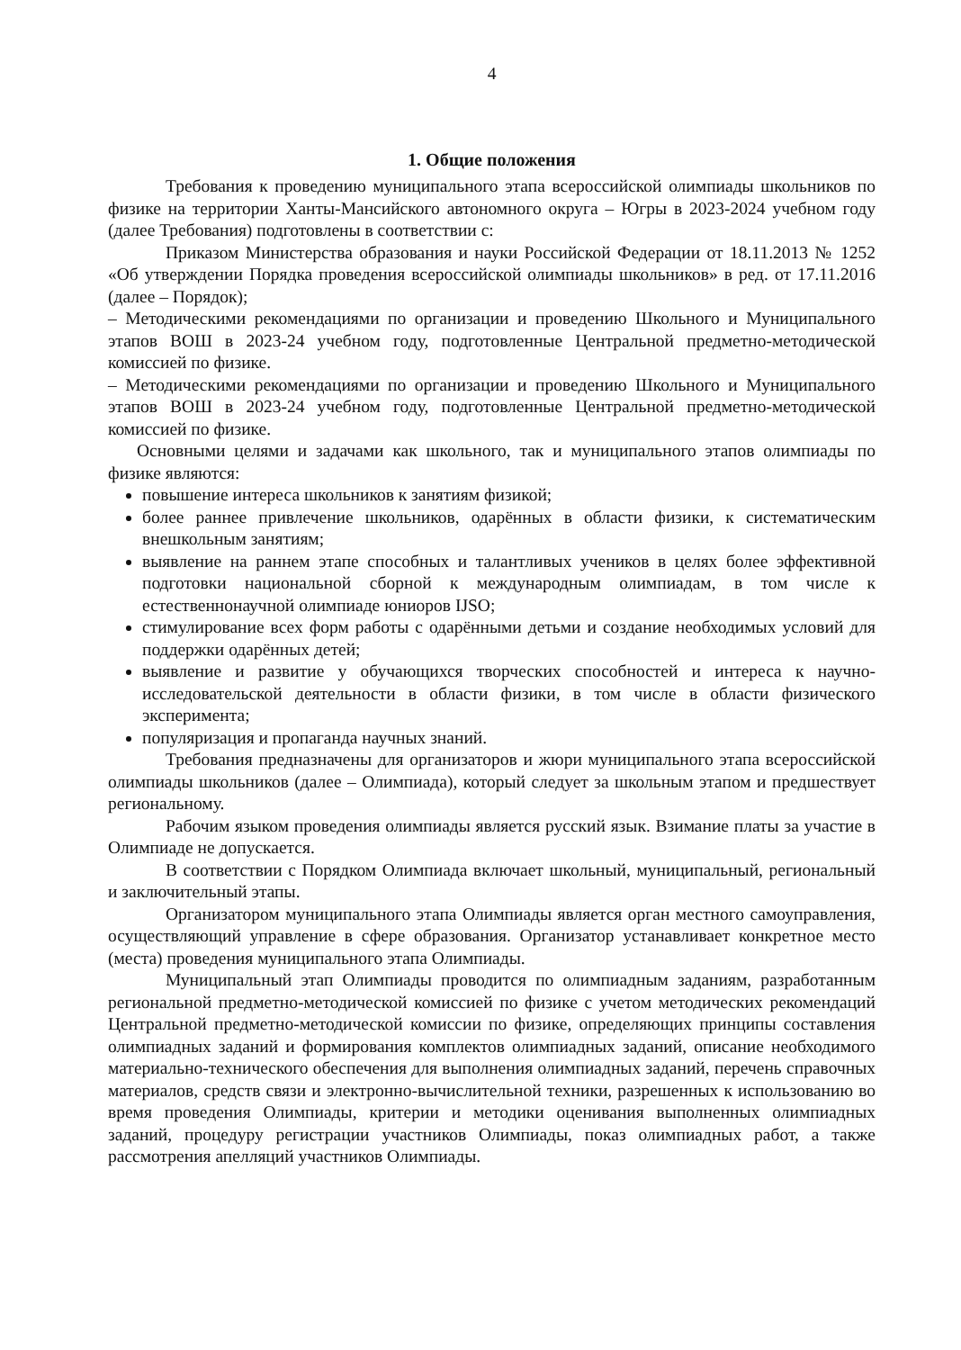4
1. Общие положения
Требования к проведению муниципального этапа всероссийской олимпиады школьников по физике на территории Ханты-Мансийского автономного округа – Югры в 2023-2024 учебном году (далее Требования) подготовлены в соответствии с:
Приказом Министерства образования и науки Российской Федерации от 18.11.2013 № 1252 «Об утверждении Порядка проведения всероссийской олимпиады школьников» в ред. от 17.11.2016 (далее – Порядок);
– Методическими рекомендациями по организации и проведению Школьного и Муниципального этапов ВОШ в 2023-24 учебном году, подготовленные Центральной предметно-методической комиссией по физике.
– Методическими рекомендациями по организации и проведению Школьного и Муниципального этапов ВОШ в 2023-24 учебном году, подготовленные Центральной предметно-методической комиссией по физике.
Основными целями и задачами как школьного, так и муниципального этапов олимпиады по физике являются:
повышение интереса школьников к занятиям физикой;
более раннее привлечение школьников, одарённых в области физики, к систематическим внешкольным занятиям;
выявление на раннем этапе способных и талантливых учеников в целях более эффективной подготовки национальной сборной к международным олимпиадам, в том числе к естественнонаучной олимпиаде юниоров IJSO;
стимулирование всех форм работы с одарёнными детьми и создание необходимых условий для поддержки одарённых детей;
выявление и развитие у обучающихся творческих способностей и интереса к научно-исследовательской деятельности в области физики, в том числе в области физического эксперимента;
популяризация и пропаганда научных знаний.
Требования предназначены для организаторов и жюри муниципального этапа всероссийской олимпиады школьников (далее – Олимпиада), который следует за школьным этапом и предшествует региональному.
Рабочим языком проведения олимпиады является русский язык. Взимание платы за участие в Олимпиаде не допускается.
В соответствии с Порядком Олимпиада включает школьный, муниципальный, региональный и заключительный этапы.
Организатором муниципального этапа Олимпиады является орган местного самоуправления, осуществляющий управление в сфере образования. Организатор устанавливает конкретное место (места) проведения муниципального этапа Олимпиады.
Муниципальный этап Олимпиады проводится по олимпиадным заданиям, разработанным региональной предметно-методической комиссией по физике с учетом методических рекомендаций Центральной предметно-методической комиссии по физике, определяющих принципы составления олимпиадных заданий и формирования комплектов олимпиадных заданий, описание необходимого материально-технического обеспечения для выполнения олимпиадных заданий, перечень справочных материалов, средств связи и электронно-вычислительной техники, разрешенных к использованию во время проведения Олимпиады, критерии и методики оценивания выполненных олимпиадных заданий, процедуру регистрации участников Олимпиады, показ олимпиадных работ, а также рассмотрения апелляций участников Олимпиады.